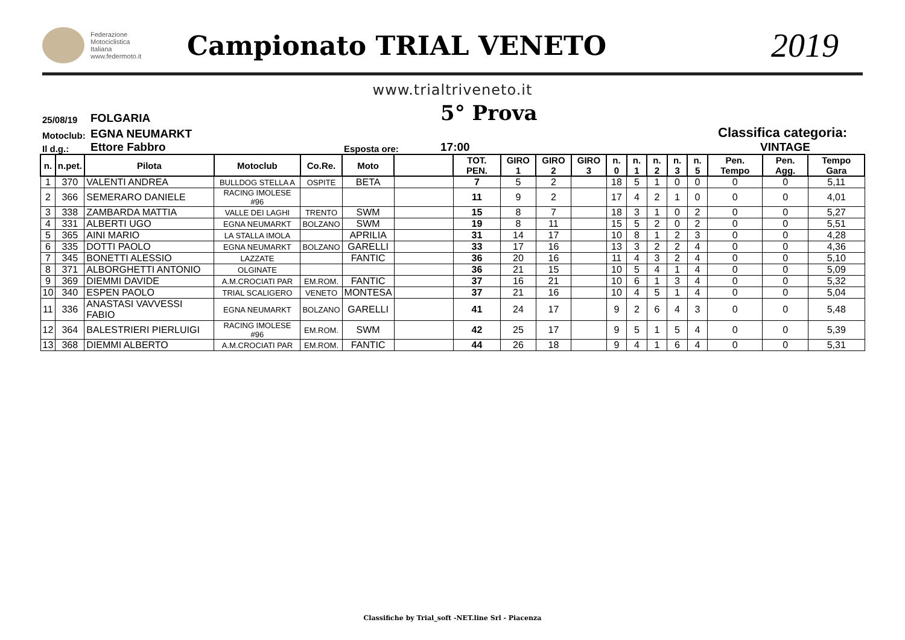Federazione
Motociclistica
Italiana
www.federmoto.it
Campionato TRIAL VENETO
2019
www.trialtriveneto.it
25/08/19
FOLGARIA
5° Prova
Motoclub:
EGNA NEUMARKT
Classifica categoria:
Il d.g.:
Ettore Fabbro
Esposta ore:
17:00
VINTAGE
| n. | n.pet. | Pilota | Motoclub | Co.Re. | Moto | | TOT. PEN. | GIRO 1 | GIRO 2 | GIRO 3 | n. 0 | n. 1 | n. 2 | n. 3 | n. 5 | Pen. Tempo | Pen. Agg. | Tempo Gara |
| --- | --- | --- | --- | --- | --- | --- | --- | --- | --- | --- | --- | --- | --- | --- | --- | --- | --- | --- |
| 1 | 370 | VALENTI ANDREA | BULLDOG STELLA A | OSPITE | BETA | | 7 | 5 | 2 | | 18 | 5 | 1 | 0 | 0 | 0 | 0 | 5,11 |
| 2 | 366 | SEMERARO DANIELE | RACING IMOLESE #96 | | | | 11 | 9 | 2 | | 17 | 4 | 2 | 1 | 0 | 0 | 0 | 4,01 |
| 3 | 338 | ZAMBARDA MATTIA | VALLE DEI LAGHI | TRENTO | SWM | | 15 | 8 | 7 | | 18 | 3 | 1 | 0 | 2 | 0 | 0 | 5,27 |
| 4 | 331 | ALBERTI UGO | EGNA NEUMARKT | BOLZANO | SWM | | 19 | 8 | 11 | | 15 | 5 | 2 | 0 | 2 | 0 | 0 | 5,51 |
| 5 | 365 | AINI MARIO | LA STALLA IMOLA | | APRILIA | | 31 | 14 | 17 | | 10 | 8 | 1 | 2 | 3 | 0 | 0 | 4,28 |
| 6 | 335 | DOTTI PAOLO | EGNA NEUMARKT | BOLZANO | GARELLI | | 33 | 17 | 16 | | 13 | 3 | 2 | 2 | 4 | 0 | 0 | 4,36 |
| 7 | 345 | BONETTI ALESSIO | LAZZATE | | FANTIC | | 36 | 20 | 16 | | 11 | 4 | 3 | 2 | 4 | 0 | 0 | 5,10 |
| 8 | 371 | ALBORGHETTI ANTONIO | OLGINATE | | | | 36 | 21 | 15 | | 10 | 5 | 4 | 1 | 4 | 0 | 0 | 5,09 |
| 9 | 369 | DIEMMI DAVIDE | A.M.CROCIATI PAR | EM.ROM. | FANTIC | | 37 | 16 | 21 | | 10 | 6 | 1 | 3 | 4 | 0 | 0 | 5,32 |
| 10 | 340 | ESPEN PAOLO | TRIAL SCALIGERO | VENETO | MONTESA | | 37 | 21 | 16 | | 10 | 4 | 5 | 1 | 4 | 0 | 0 | 5,04 |
| 11 | 336 | ANASTASI VAVVESSI FABIO | EGNA NEUMARKT | BOLZANO | GARELLI | | 41 | 24 | 17 | | 9 | 2 | 6 | 4 | 3 | 0 | 0 | 5,48 |
| 12 | 364 | BALESTRIERI PIERLUIGI | RACING IMOLESE #96 | EM.ROM. | SWM | | 42 | 25 | 17 | | 9 | 5 | 1 | 5 | 4 | 0 | 0 | 5,39 |
| 13 | 368 | DIEMMI ALBERTO | A.M.CROCIATI PAR | EM.ROM. | FANTIC | | 44 | 26 | 18 | | 9 | 4 | 1 | 6 | 4 | 0 | 0 | 5,31 |
Classifiche by Trial_soft -NET.line Srl - Piacenza